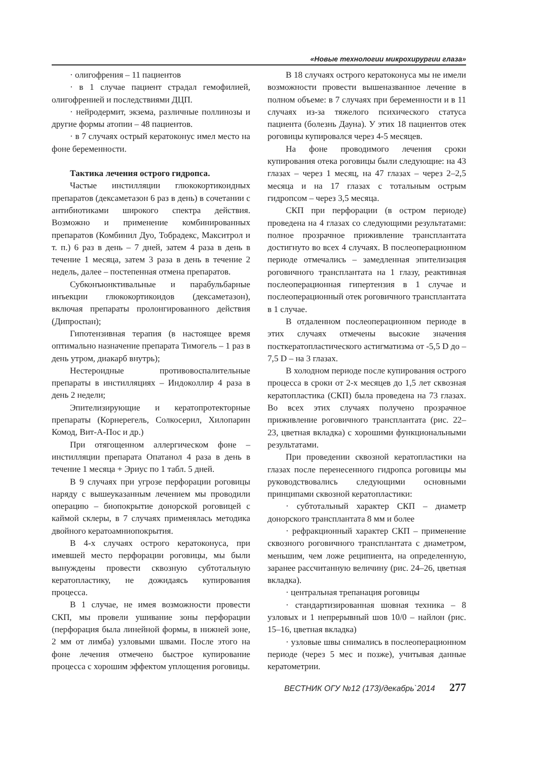«Новые технологии микрохирургии глаза»
· олигофрения – 11 пациентов
· в 1 случае пациент страдал гемофилией, олигофренией и последствиями ДЦП.
· нейродермит, экзема, различные поллинозы и другие формы атопии – 48 пациентов.
· в 7 случаях острый кератоконус имел место на фоне беременности.
Тактика лечения острого гидропса.
Частые инстилляции глюкокортикоидных препаратов (дексаметазон 6 раз в день) в сочетании с антибиотиками широкого спектра действия. Возможно и применение комбинированных препаратов (Комбинил Дуо, Тобрадекс, Макситрол и т. п.) 6 раз в день – 7 дней, затем 4 раза в день в течение 1 месяца, затем 3 раза в день в течение 2 недель, далее – постепенная отмена препаратов.
Субконъюнктивальные и парабульбарные инъекции глюкокортикоидов (дексаметазон), включая препараты пролонгированного действия (Дипроспан);
Гипотензивная терапия (в настоящее время оптимально назначение препарата Тимогель – 1 раз в день утром, диакарб внутрь);
Нестероидные противовоспалительные препараты в инстилляциях – Индоколлир 4 раза в день 2 недели;
Эпителизирующие и кератопротекторные препараты (Корнерегель, Солкосерил, Хилопарин Комод, Вит-А-Пос и др.)
При отягощенном аллергическом фоне – инстилляции препарата Опатанол 4 раза в день в течение 1 месяца + Эриус по 1 табл. 5 дней.
В 9 случаях при угрозе перфорации роговицы наряду с вышеуказанным лечением мы проводили операцию – биопокрытие донорской роговицей с каймой склеры, в 7 случаях применялась методика двойного кератоамниопокрытия.
В 4-х случаях острого кератоконуса, при имевшей место перфорации роговицы, мы были вынуждены провести сквозную субтотальную кератопластику, не дожидаясь купирования процесса.
В 1 случае, не имея возможности провести СКП, мы провели ушивание зоны перфорации (перфорация была линейной формы, в нижней зоне, 2 мм от лимба) узловыми швами. После этого на фоне лечения отмечено быстрое купирование процесса с хорошим эффектом уплощения роговицы.
В 18 случаях острого кератоконуса мы не имели возможности провести вышеназванное лечение в полном объеме: в 7 случаях при беременности и в 11 случаях из-за тяжелого психического статуса пациента (болезнь Дауна). У этих 18 пациентов отек роговицы купировался через 4-5 месяцев.
На фоне проводимого лечения сроки купирования отека роговицы были следующие: на 43 глазах – через 1 месяц, на 47 глазах – через 2–2,5 месяца и на 17 глазах с тотальным острым гидропсом – через 3,5 месяца.
СКП при перфорации (в остром периоде) проведена на 4 глазах со следующими результатами: полное прозрачное приживление трансплантата достигнуто во всех 4 случаях. В послеоперационном периоде отмечались – замедленная эпителизация роговичного трансплантата на 1 глазу, реактивная послеоперационная гипертензия в 1 случае и послеоперационный отек роговичного трансплантата в 1 случае.
В отдаленном послеоперационном периоде в этих случаях отмечены высокие значения посткератопластического астигматизма от -5,5 D до – 7,5 D – на 3 глазах.
В холодном периоде после купирования острого процесса в сроки от 2-х месяцев до 1,5 лет сквозная кератопластика (СКП) была проведена на 73 глазах. Во всех этих случаях получено прозрачное приживление роговичного трансплантата (рис. 22–23, цветная вкладка) с хорошими функциональными результатами.
При проведении сквозной кератопластики на глазах после перенесенного гидропса роговицы мы руководствовались следующими основными принципами сквозной кератопластики:
· субтотальный характер СКП – диаметр донорского трансплантата 8 мм и более
· рефракционный характер СКП – применение сквозного роговичного трансплантата с диаметром, меньшим, чем ложе реципиента, на определенную, заранее рассчитанную величину (рис. 24–26, цветная вкладка).
· центральная трепанация роговицы
· стандартизированная шовная техника – 8 узловых и 1 непрерывный шов 10/0 – найлон (рис. 15–16, цветная вкладка)
· узловые швы снимались в послеоперационном периоде (через 5 мес и позже), учитывая данные кератометрии.
ВЕСТНИК ОГУ №12 (173)/декабрь`2014 277